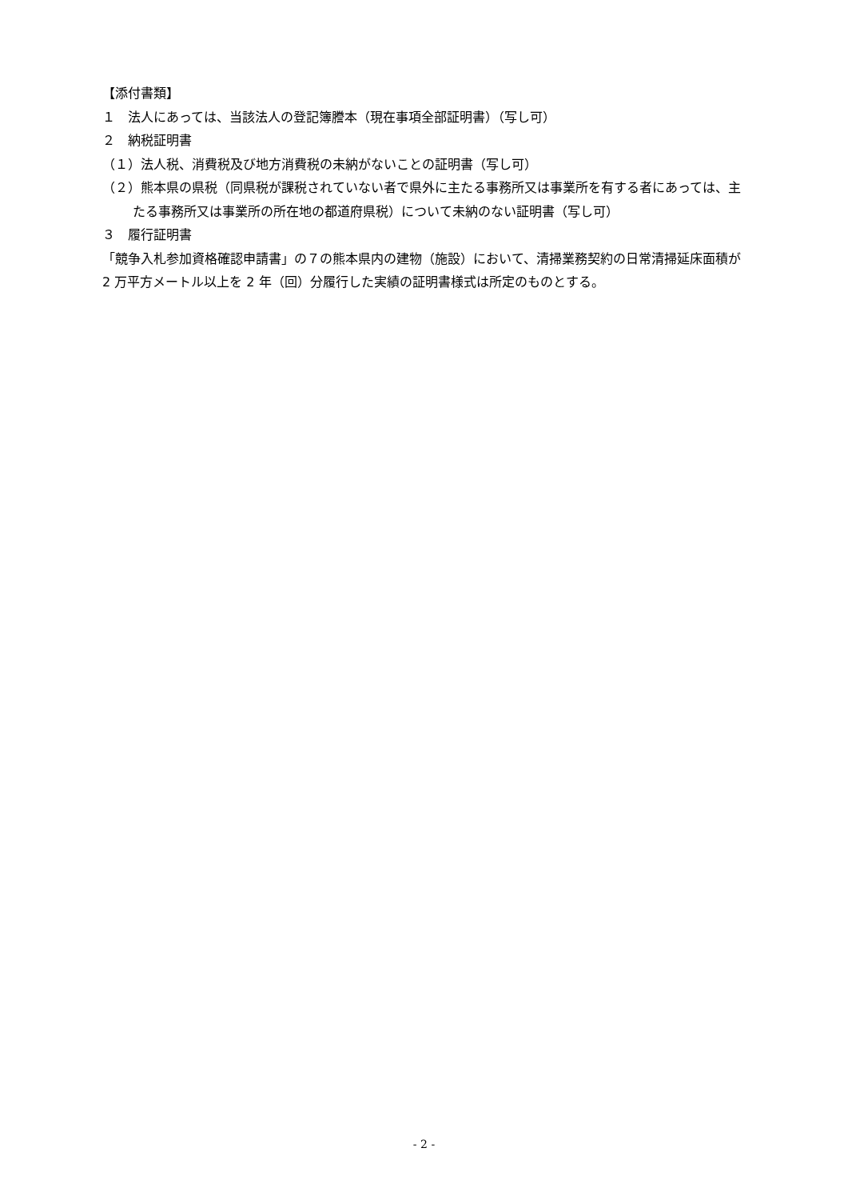【添付書類】
１　法人にあっては、当該法人の登記簿謄本（現在事項全部証明書）（写し可）
２　納税証明書
（１）法人税、消費税及び地方消費税の未納がないことの証明書（写し可）
（２）熊本県の県税（同県税が課税されていない者で県外に主たる事務所又は事業所を有する者にあっては、主たる事務所又は事業所の所在地の都道府県税）について未納のない証明書（写し可）
３　履行証明書
「競争入札参加資格確認申請書」の７の熊本県内の建物（施設）において、清掃業務契約の日常清掃延床面積が 2 万平方メートル以上を 2 年（回）分履行した実績の証明書様式は所定のものとする。
- 2 -